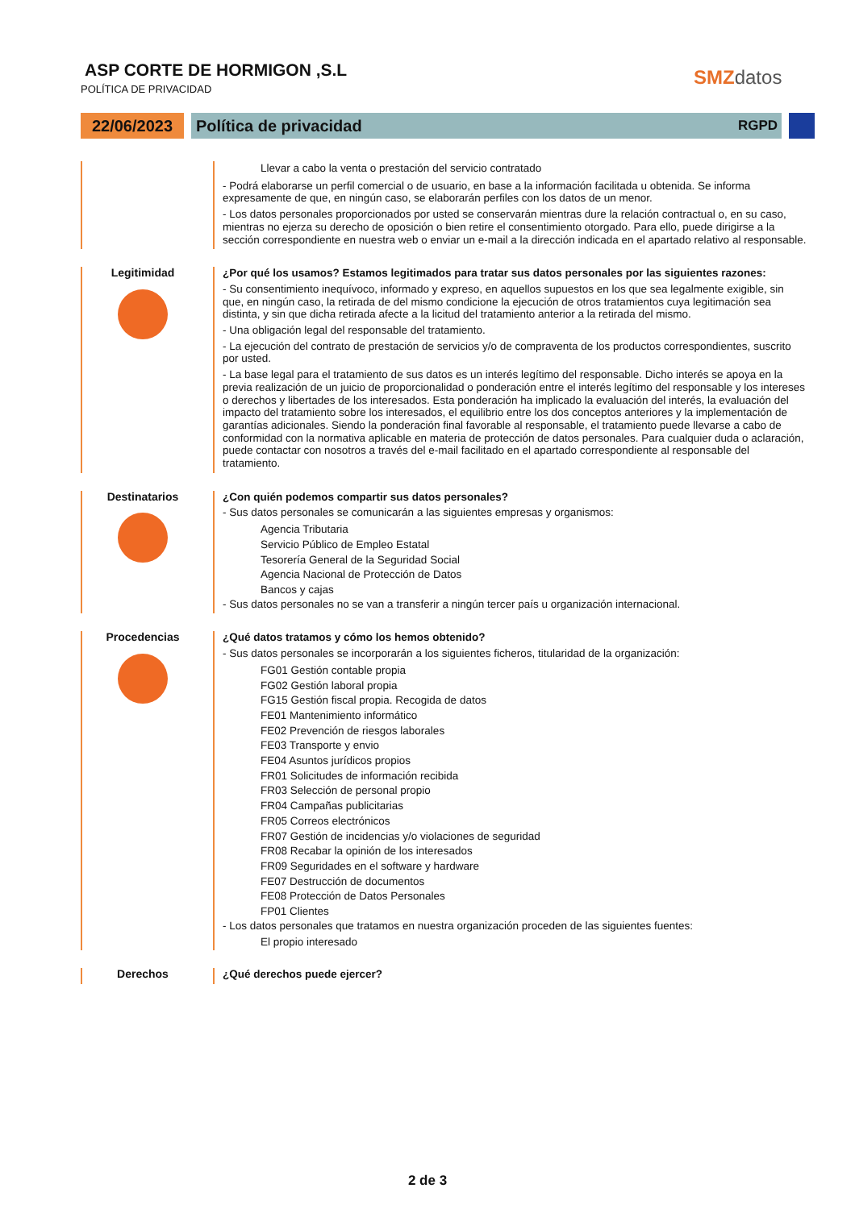ASP CORTE DE HORMIGON ,S.L
POLÍTICA DE PRIVACIDAD
SMZdatos
22/06/2023 Política de privacidad RGPD
Llevar a cabo la venta o prestación del servicio contratado
- Podrá elaborarse un perfil comercial o de usuario, en base a la información facilitada u obtenida. Se informa expresamente de que, en ningún caso, se elaborarán perfiles con los datos de un menor.
- Los datos personales proporcionados por usted se conservarán mientras dure la relación contractual o, en su caso, mientras no ejerza su derecho de oposición o bien retire el consentimiento otorgado. Para ello, puede dirigirse a la sección correspondiente en nuestra web o enviar un e-mail a la dirección indicada en el apartado relativo al responsable.
Legitimidad ¿Por qué los usamos? Estamos legitimados para tratar sus datos personales por las siguientes razones:
- Su consentimiento inequívoco, informado y expreso, en aquellos supuestos en los que sea legalmente exigible, sin que, en ningún caso, la retirada de del mismo condicione la ejecución de otros tratamientos cuya legitimación sea distinta, y sin que dicha retirada afecte a la licitud del tratamiento anterior a la retirada del mismo.
- Una obligación legal del responsable del tratamiento.
- La ejecución del contrato de prestación de servicios y/o de compraventa de los productos correspondientes, suscrito por usted.
- La base legal para el tratamiento de sus datos es un interés legítimo del responsable. Dicho interés se apoya en la previa realización de un juicio de proporcionalidad o ponderación entre el interés legítimo del responsable y los intereses o derechos y libertades de los interesados. Esta ponderación ha implicado la evaluación del interés, la evaluación del impacto del tratamiento sobre los interesados, el equilibrio entre los dos conceptos anteriores y la implementación de garantías adicionales. Siendo la ponderación final favorable al responsable, el tratamiento puede llevarse a cabo de conformidad con la normativa aplicable en materia de protección de datos personales. Para cualquier duda o aclaración, puede contactar con nosotros a través del e-mail facilitado en el apartado correspondiente al responsable del tratamiento.
Destinatarios ¿Con quién podemos compartir sus datos personales?
- Sus datos personales se comunicarán a las siguientes empresas y organismos:
Agencia Tributaria
Servicio Público de Empleo Estatal
Tesorería General de la Seguridad Social
Agencia Nacional de Protección de Datos
Bancos y cajas
- Sus datos personales no se van a transferir a ningún tercer país u organización internacional.
Procedencias ¿Qué datos tratamos y cómo los hemos obtenido?
- Sus datos personales se incorporarán a los siguientes ficheros, titularidad de la organización:
FG01 Gestión contable propia
FG02 Gestión laboral propia
FG15 Gestión fiscal propia. Recogida de datos
FE01 Mantenimiento informático
FE02 Prevención de riesgos laborales
FE03 Transporte y envio
FE04 Asuntos jurídicos propios
FR01 Solicitudes de información recibida
FR03 Selección de personal propio
FR04 Campañas publicitarias
FR05 Correos electrónicos
FR07 Gestión de incidencias y/o violaciones de seguridad
FR08 Recabar la opinión de los interesados
FR09 Seguridades en el software y hardware
FE07 Destrucción de documentos
FE08 Protección de Datos Personales
FP01 Clientes
- Los datos personales que tratamos en nuestra organización proceden de las siguientes fuentes:
El propio interesado
Derechos ¿Qué derechos puede ejercer?
2 de 3